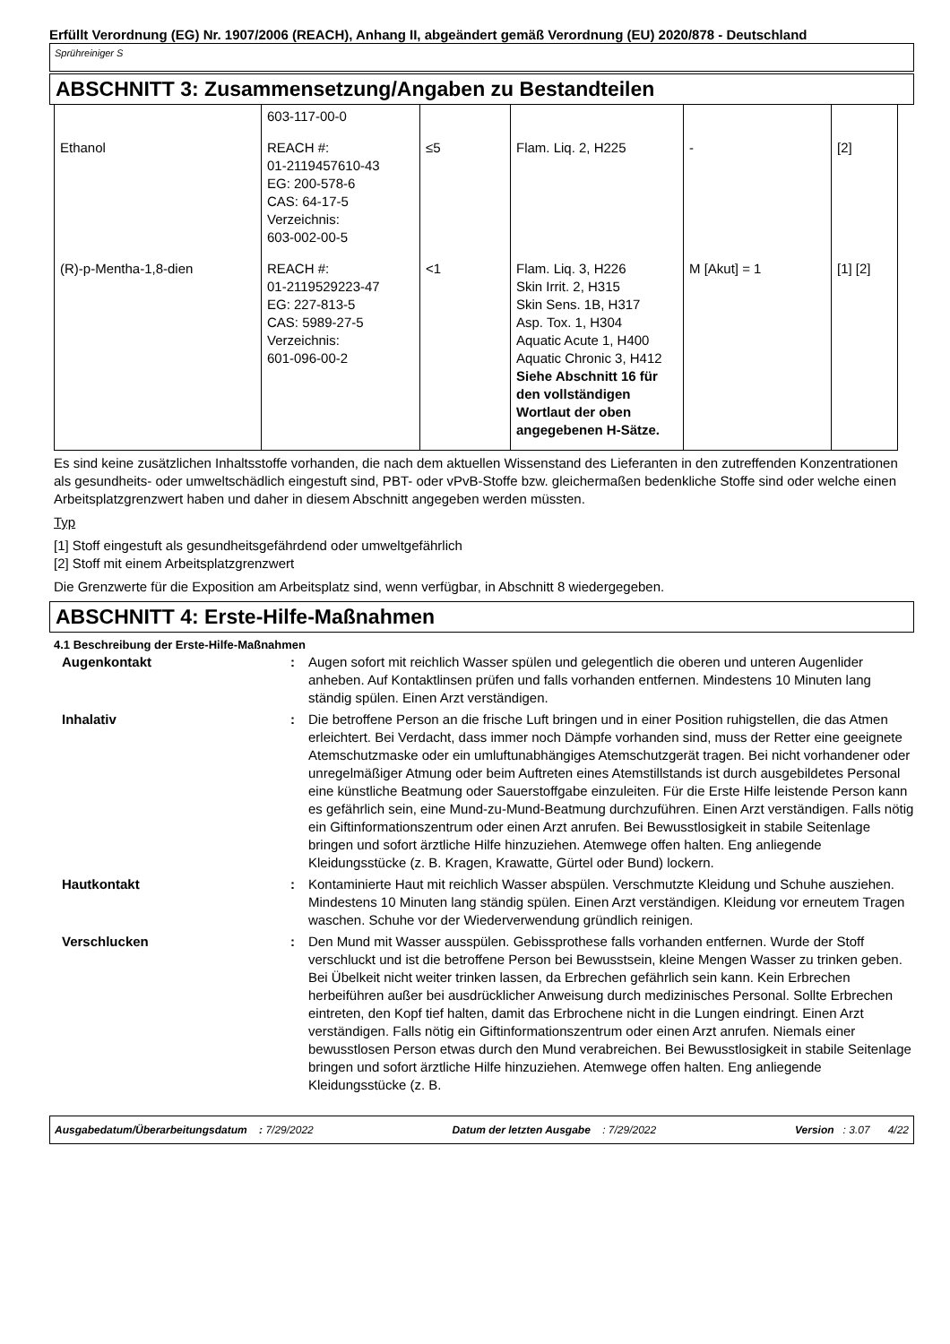Erfüllt Verordnung (EG) Nr. 1907/2006 (REACH), Anhang II, abgeändert gemäß Verordnung (EU) 2020/878 - Deutschland
Sprühreiniger S
ABSCHNITT 3: Zusammensetzung/Angaben zu Bestandteilen
| | 603-117-00-0 | | | | |
| Ethanol | REACH #: 01-2119457610-43 EG: 200-578-6 CAS: 64-17-5 Verzeichnis: 603-002-00-5 | ≤5 | Flam. Liq. 2, H225 | - | [2] |
| (R)-p-Mentha-1,8-dien | REACH #: 01-2119529223-47 EG: 227-813-5 CAS: 5989-27-5 Verzeichnis: 601-096-00-2 | <1 | Flam. Liq. 3, H226 Skin Irrit. 2, H315 Skin Sens. 1B, H317 Asp. Tox. 1, H304 Aquatic Acute 1, H400 Aquatic Chronic 3, H412 Siehe Abschnitt 16 für den vollständigen Wortlaut der oben angegebenen H-Sätze. | M [Akut] = 1 | [1] [2] |
Es sind keine zusätzlichen Inhaltsstoffe vorhanden, die nach dem aktuellen Wissenstand des Lieferanten in den zutreffenden Konzentrationen als gesundheits- oder umweltschädlich eingestuft sind, PBT- oder vPvB-Stoffe bzw. gleichermaßen bedenkliche Stoffe sind oder welche einen Arbeitsplatzgrenzwert haben und daher in diesem Abschnitt angegeben werden müssten.
Typ
[1] Stoff eingestuft als gesundheitsgefährdend oder umweltgefährlich
[2] Stoff mit einem Arbeitsplatzgrenzwert
Die Grenzwerte für die Exposition am Arbeitsplatz sind, wenn verfügbar, in Abschnitt 8 wiedergegeben.
ABSCHNITT 4: Erste-Hilfe-Maßnahmen
4.1 Beschreibung der Erste-Hilfe-Maßnahmen
| Augenkontakt | : | Augen sofort mit reichlich Wasser spülen und gelegentlich die oberen und unteren Augenlider anheben. Auf Kontaktlinsen prüfen und falls vorhanden entfernen. Mindestens 10 Minuten lang ständig spülen. Einen Arzt verständigen. |
| Inhalativ | : | Die betroffene Person an die frische Luft bringen und in einer Position ruhigstellen, die das Atmen erleichtert. Bei Verdacht, dass immer noch Dämpfe vorhanden sind, muss der Retter eine geeignete Atemschutzmaske oder ein umluftunabhängiges Atemschutzgerät tragen. Bei nicht vorhandener oder unregelmäßiger Atmung oder beim Auftreten eines Atemstillstands ist durch ausgebildetes Personal eine künstliche Beatmung oder Sauerstoffgabe einzuleiten. Für die Erste Hilfe leistende Person kann es gefährlich sein, eine Mund-zu-Mund-Beatmung durchzuführen. Einen Arzt verständigen. Falls nötig ein Giftinformationszentrum oder einen Arzt anrufen. Bei Bewusstlosigkeit in stabile Seitenlage bringen und sofort ärztliche Hilfe hinzuziehen. Atemwege offen halten. Eng anliegende Kleidungsstücke (z. B. Kragen, Krawatte, Gürtel oder Bund) lockern. |
| Hautkontakt | : | Kontaminierte Haut mit reichlich Wasser abspülen. Verschmutzte Kleidung und Schuhe ausziehen. Mindestens 10 Minuten lang ständig spülen. Einen Arzt verständigen. Kleidung vor erneutem Tragen waschen. Schuhe vor der Wiederverwendung gründlich reinigen. |
| Verschlucken | : | Den Mund mit Wasser ausspülen. Gebissprothese falls vorhanden entfernen. Wurde der Stoff verschluckt und ist die betroffene Person bei Bewusstsein, kleine Mengen Wasser zu trinken geben. Bei Übelkeit nicht weiter trinken lassen, da Erbrechen gefährlich sein kann. Kein Erbrechen herbeiführen außer bei ausdrücklicher Anweisung durch medizinisches Personal. Sollte Erbrechen eintreten, den Kopf tief halten, damit das Erbrochene nicht in die Lungen eindringt. Einen Arzt verständigen. Falls nötig ein Giftinformationszentrum oder einen Arzt anrufen. Niemals einer bewusstlosen Person etwas durch den Mund verabreichen. Bei Bewusstlosigkeit in stabile Seitenlage bringen und sofort ärztliche Hilfe hinzuziehen. Atemwege offen halten. Eng anliegende Kleidungsstücke (z. B. |
Ausgabedatum/Überarbeitungsdatum : 7/29/2022 Datum der letzten Ausgabe : 7/29/2022 Version : 3.07 4/22